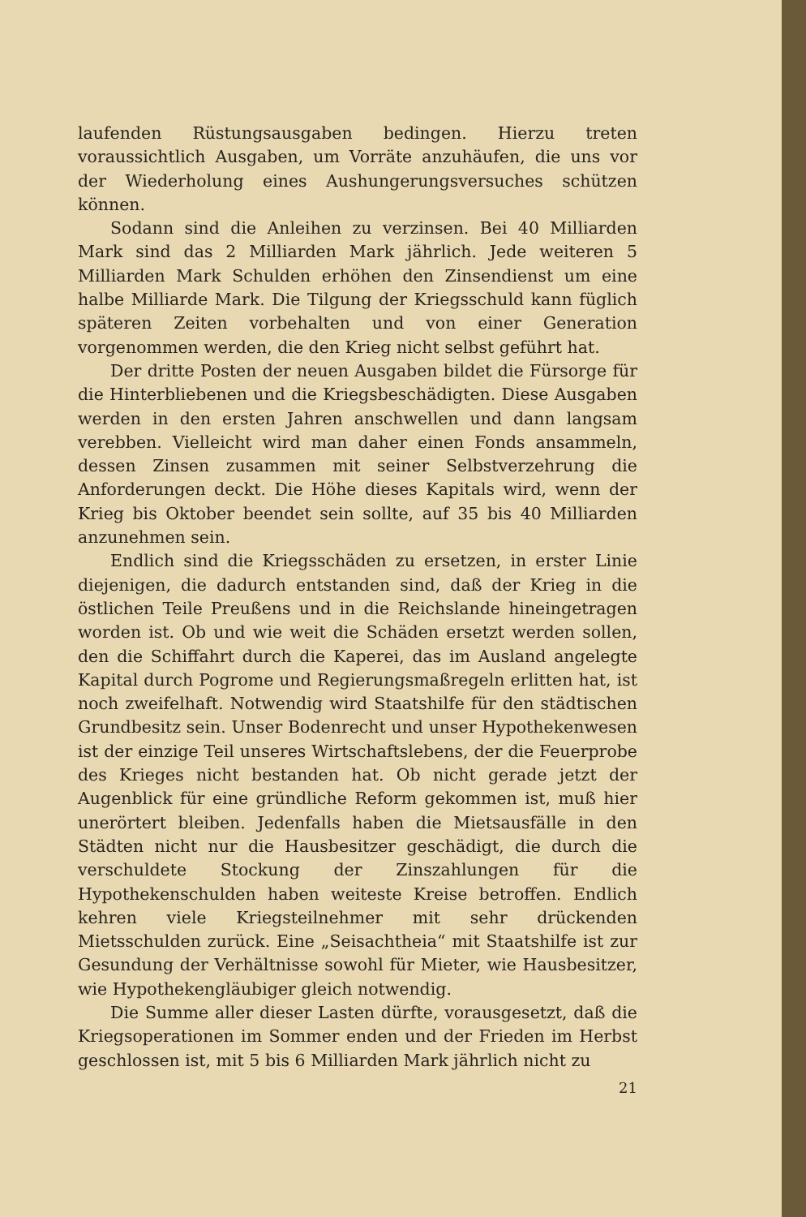laufenden Rüstungsausgaben bedingen. Hierzu treten voraussichtlich Ausgaben, um Vorräte anzuhäufen, die uns vor der Wiederholung eines Aushungerungsversuches schützen können.
Sodann sind die Anleihen zu verzinsen. Bei 40 Milliarden Mark sind das 2 Milliarden Mark jährlich. Jede weiteren 5 Milliarden Mark Schulden erhöhen den Zinsendienst um eine halbe Milliarde Mark. Die Tilgung der Kriegsschuld kann füglich späteren Zeiten vorbehalten und von einer Generation vorgenommen werden, die den Krieg nicht selbst geführt hat.
Der dritte Posten der neuen Ausgaben bildet die Fürsorge für die Hinterbliebenen und die Kriegsbeschädigten. Diese Ausgaben werden in den ersten Jahren anschwellen und dann langsam verebben. Vielleicht wird man daher einen Fonds ansammeln, dessen Zinsen zusammen mit seiner Selbstverzehrung die Anforderungen deckt. Die Höhe dieses Kapitals wird, wenn der Krieg bis Oktober beendet sein sollte, auf 35 bis 40 Milliarden anzunehmen sein.
Endlich sind die Kriegsschäden zu ersetzen, in erster Linie diejenigen, die dadurch entstanden sind, daß der Krieg in die östlichen Teile Preußens und in die Reichslande hineingetragen worden ist. Ob und wie weit die Schäden ersetzt werden sollen, den die Schiffahrt durch die Kaperei, das im Ausland angelegte Kapital durch Pogrome und Regierungsmaßregeln erlitten hat, ist noch zweifelhaft. Notwendig wird Staatshilfe für den städtischen Grundbesitz sein. Unser Bodenrecht und unser Hypothekenwesen ist der einzige Teil unseres Wirtschaftslebens, der die Feuerprobe des Krieges nicht bestanden hat. Ob nicht gerade jetzt der Augenblick für eine gründliche Reform gekommen ist, muß hier unerörtert bleiben. Jedenfalls haben die Mietsausfälle in den Städten nicht nur die Hausbesitzer geschädigt, die durch die verschuldete Stockung der Zinszahlungen für die Hypothekenschulden haben weiteste Kreise betroffen. Endlich kehren viele Kriegsteilnehmer mit sehr drückenden Mietsschulden zurück. Eine „Seisachtheia“ mit Staatshilfe ist zur Gesundung der Verhältnisse sowohl für Mieter, wie Hausbesitzer, wie Hypothekengläubiger gleich notwendig.
Die Summe aller dieser Lasten dürfte, vorausgesetzt, daß die Kriegsoperationen im Sommer enden und der Frieden im Herbst geschlossen ist, mit 5 bis 6 Milliarden Mark jährlich nicht zu
21